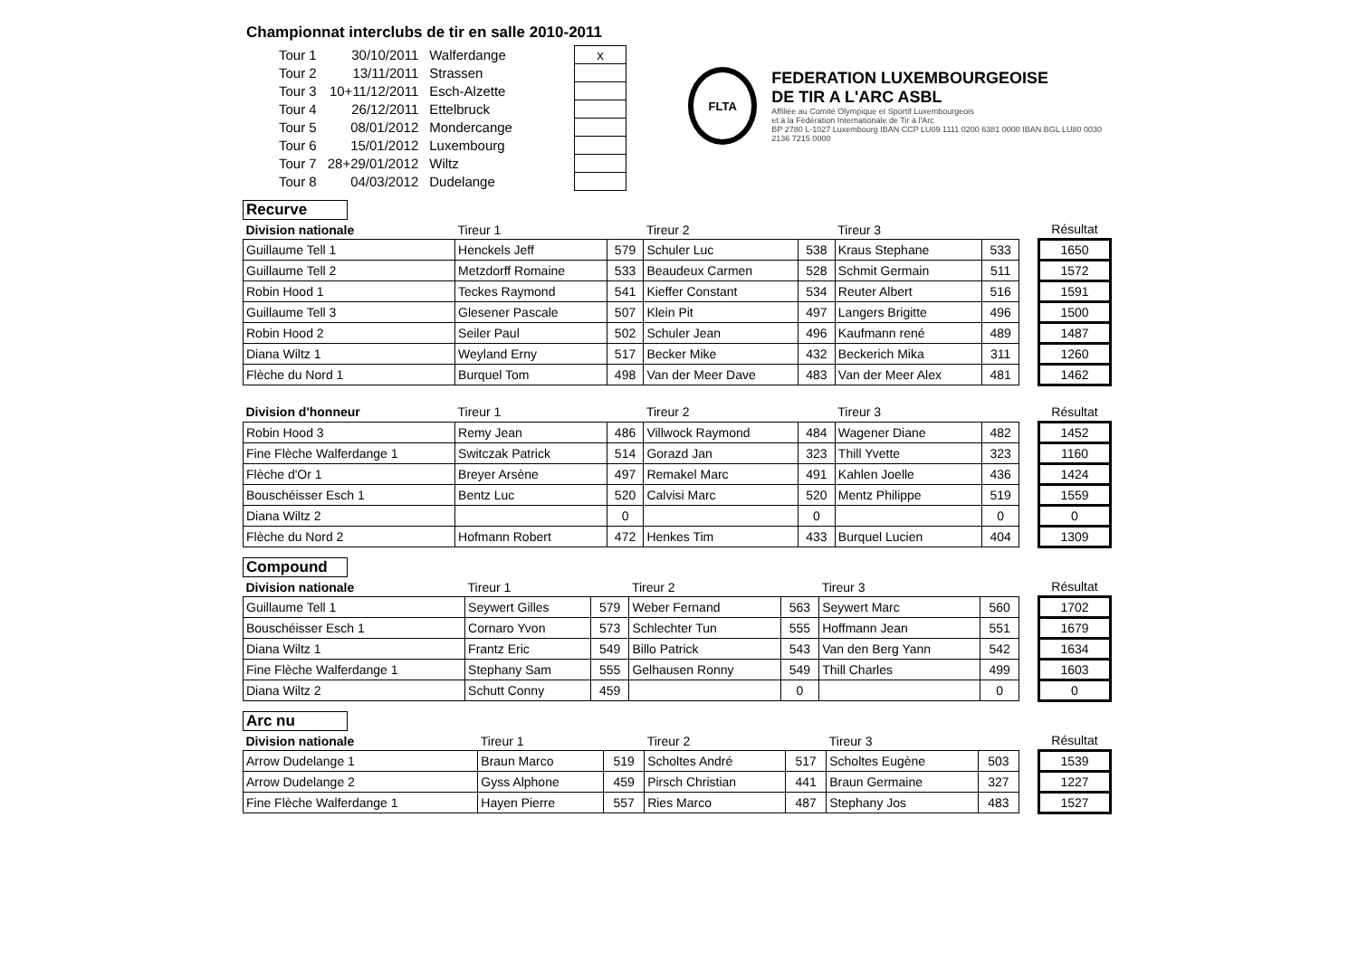Championnat interclubs de tir en salle 2010-2011
| Tour 1 | 30/10/2011 | Walferdange | | x |
| Tour 2 | 13/11/2011 | Strassen | | |
| Tour 3 | 10+11/12/2011 | Esch-Alzette | | |
| Tour 4 | 26/12/2011 | Ettelbruck | | |
| Tour 5 | 08/01/2012 | Mondercange | | |
| Tour 6 | 15/01/2012 | Luxembourg | | |
| Tour 7 | 28+29/01/2012 | Wiltz | | |
| Tour 8 | 04/03/2012 | Dudelange | | |
FLTA
FEDERATION LUXEMBOURGEOISE
DE TIR A L'ARC ASBL
Affiliée au Comité Olympique et Sportif Luxembourgeois
et à la Fédération Internationale de Tir à l'Arc
BP 2780 L-1027 Luxembourg IBAN CCP LU09 1111 0200 6381 0000 IBAN BGL LU80 0030 2136 7215 0000
Recurve
| Division nationale | Tireur 1 | | Tireur 2 | | Tireur 3 | | | Résultat |
| --- | --- | --- | --- | --- | --- | --- | --- | --- |
| Guillaume Tell 1 | Henckels Jeff | 579 | Schuler Luc | 538 | Kraus Stephane | 533 | | 1650 |
| Guillaume Tell 2 | Metzdorff Romaine | 533 | Beaudeux Carmen | 528 | Schmit Germain | 511 | | 1572 |
| Robin Hood 1 | Teckes Raymond | 541 | Kieffer Constant | 534 | Reuter Albert | 516 | | 1591 |
| Guillaume Tell 3 | Glesener Pascale | 507 | Klein Pit | 497 | Langers Brigitte | 496 | | 1500 |
| Robin Hood 2 | Seiler Paul | 502 | Schuler Jean | 496 | Kaufmann rené | 489 | | 1487 |
| Diana Wiltz 1 | Weyland Erny | 517 | Becker Mike | 432 | Beckerich Mika | 311 | | 1260 |
| Flèche du Nord 1 | Burquel Tom | 498 | Van der Meer Dave | 483 | Van der Meer Alex | 481 | | 1462 |
| Division d'honneur | Tireur 1 | | Tireur 2 | | Tireur 3 | | | Résultat |
| Robin Hood 3 | Remy Jean | 486 | Villwock Raymond | 484 | Wagener Diane | 482 | | 1452 |
| Fine Flèche Walferdange 1 | Switczak Patrick | 514 | Gorazd Jan | 323 | Thill Yvette | 323 | | 1160 |
| Flèche d'Or 1 | Breyer Arsène | 497 | Remakel Marc | 491 | Kahlen Joelle | 436 | | 1424 |
| Bouschéisser Esch 1 | Bentz Luc | 520 | Calvisi Marc | 520 | Mentz Philippe | 519 | | 1559 |
| Diana Wiltz 2 | | 0 | | 0 | | 0 | | 0 |
| Flèche du Nord 2 | Hofmann Robert | 472 | Henkes Tim | 433 | Burquel Lucien | 404 | | 1309 |
Compound
| Division nationale | Tireur 1 | | Tireur 2 | | Tireur 3 | | | Résultat |
| --- | --- | --- | --- | --- | --- | --- | --- | --- |
| Guillaume Tell 1 | Seywert Gilles | 579 | Weber Fernand | 563 | Seywert Marc | 560 | | 1702 |
| Bouschéisser Esch 1 | Cornaro Yvon | 573 | Schlechter Tun | 555 | Hoffmann Jean | 551 | | 1679 |
| Diana Wiltz 1 | Frantz Eric | 549 | Billo Patrick | 543 | Van den Berg Yann | 542 | | 1634 |
| Fine Flèche Walferdange 1 | Stephany Sam | 555 | Gelhausen Ronny | 549 | Thill Charles | 499 | | 1603 |
| Diana Wiltz 2 | Schutt Conny | 459 | | 0 | | 0 | | 0 |
Arc nu
| Division nationale | Tireur 1 | | Tireur 2 | | Tireur 3 | | | Résultat |
| --- | --- | --- | --- | --- | --- | --- | --- | --- |
| Arrow Dudelange 1 | Braun Marco | 519 | Scholtes André | 517 | Scholtes Eugène | 503 | | 1539 |
| Arrow Dudelange 2 | Gyss Alphone | 459 | Pirsch Christian | 441 | Braun Germaine | 327 | | 1227 |
| Fine Flèche Walferdange 1 | Hayen Pierre | 557 | Ries Marco | 487 | Stephany Jos | 483 | | 1527 |